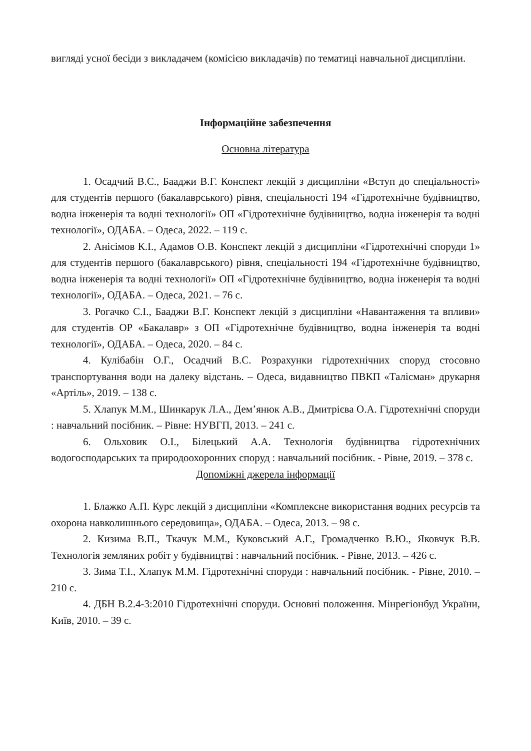вигляді усної бесіди з викладачем (комісією викладачів) по тематиці навчальної дисципліни.
Інформаційне забезпечення
Основна література
1. Осадчий В.С., Бааджи В.Г. Конспект лекцій з дисципліни «Вступ до спеціальності» для студентів першого (бакалаврського) рівня, спеціальності 194 «Гідротехнічне будівництво, водна інженерія та водні технології» ОП «Гідротехнічне будівництво, водна інженерія та водні технології», ОДАБА. – Одеса, 2022. – 119 с.
2. Анісімов К.І., Адамов О.В. Конспект лекцій з дисципліни «Гідротехнічні споруди 1» для студентів першого (бакалаврського) рівня, спеціальності 194 «Гідротехнічне будівництво, водна інженерія та водні технології» ОП «Гідротехнічне будівництво, водна інженерія та водні технології», ОДАБА. – Одеса, 2021. – 76 с.
3. Рогачко С.І., Бааджи В.Г. Конспект лекцій з дисципліни «Навантаження та впливи» для студентів ОР «Бакалавр» з ОП «Гідротехнічне будівництво, водна інженерія та водні технології», ОДАБА. – Одеса, 2020. – 84 с.
4. Кулібабін О.Г., Осадчий В.С. Розрахунки гідротехнічних споруд стосовно транспортування води на далеку відстань. – Одеса, видавництво ПВКП «Талісман» друкарня «Артіль», 2019. – 138 с.
5. Хлапук М.М., Шинкарук Л.А., Дем’янюк А.В., Дмитрієва О.А. Гідротехнічні споруди : навчальний посібник. – Рівне: НУВГП, 2013. – 241 с.
6. Ольховик О.І., Білецький А.А. Технологія будівництва гідротехнічних водогосподарських та природоохоронних споруд : навчальний посібник. - Рівне, 2019. – 378 с.
Допоміжні джерела інформації
1. Блажко А.П. Курс лекцій з дисципліни «Комплексне використання водних ресурсів та охорона навколишнього середовища», ОДАБА. – Одеса, 2013. – 98 с.
2. Кизима В.П., Ткачук М.М., Куковський А.Г., Громадченко В.Ю., Яковчук В.В. Технологія земляних робіт у будівництві : навчальний посібник. - Рівне, 2013. – 426 с.
3. Зима Т.І., Хлапук М.М. Гідротехнічні споруди : навчальний посібник. - Рівне, 2010. – 210 с.
4. ДБН В.2.4-3:2010 Гідротехнічні споруди. Основні положення. Мінрегіонбуд України, Київ, 2010. – 39 с.